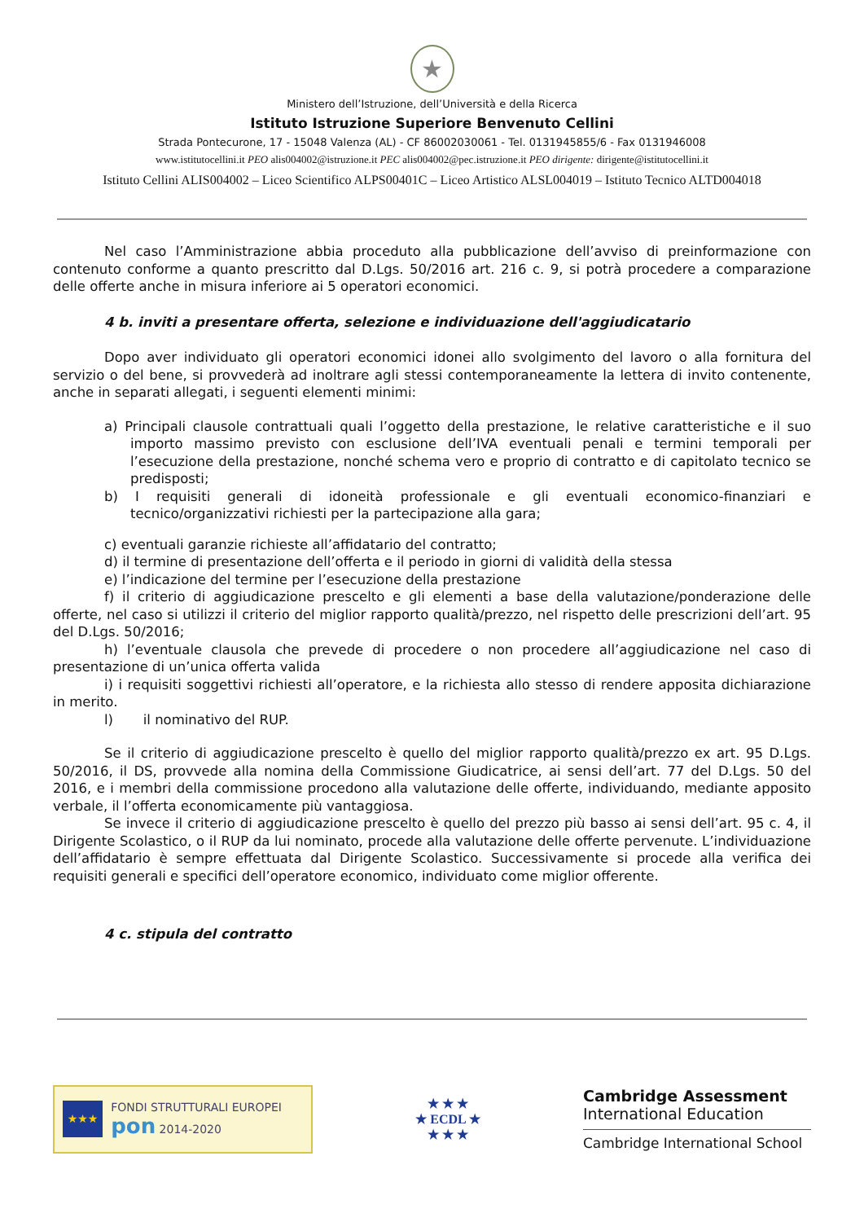★
Ministero dell’Istruzione, dell’Università e della Ricerca
Istituto Istruzione Superiore Benvenuto Cellini
Strada Pontecurone, 17 - 15048 Valenza (AL) - CF 86002030061 - Tel. 0131945855/6 - Fax 0131946008
www.istitutocellini.it PEO alis004002@istruzione.it PEC alis004002@pec.istruzione.it PEO dirigente: dirigente@istitutocellini.it
Istituto Cellini ALIS004002 – Liceo Scientifico ALPS00401C – Liceo Artistico ALSL004019 – Istituto Tecnico ALTD004018
Nel caso l’Amministrazione abbia proceduto alla pubblicazione dell’avviso di preinformazione con contenuto conforme a quanto prescritto dal D.Lgs. 50/2016 art. 216 c. 9, si potrà procedere a comparazione delle offerte anche in misura inferiore ai 5 operatori economici.
4 b. inviti a presentare offerta, selezione e individuazione dell'aggiudicatario
Dopo aver individuato gli operatori economici idonei allo svolgimento del lavoro o alla fornitura del servizio o del bene, si provvederà ad inoltrare agli stessi contemporaneamente la lettera di invito contenente, anche in separati allegati, i seguenti elementi minimi:
a) Principali clausole contrattuali quali l’oggetto della prestazione, le relative caratteristiche e il suo importo massimo previsto con esclusione dell’IVA eventuali penali e termini temporali per l’esecuzione della prestazione, nonché schema vero e proprio di contratto e di capitolato tecnico se predisposti;
b) I requisiti generali di idoneità professionale e gli eventuali economico-finanziari e tecnico/organizzativi richiesti per la partecipazione alla gara;
c) eventuali garanzie richieste all’affidatario del contratto;
d) il termine di presentazione dell’offerta e il periodo in giorni di validità della stessa
e) l’indicazione del termine per l’esecuzione della prestazione
f) il criterio di aggiudicazione prescelto e gli elementi a base della valutazione/ponderazione delle offerte, nel caso si utilizzi il criterio del miglior rapporto qualità/prezzo, nel rispetto delle prescrizioni dell’art. 95 del D.Lgs. 50/2016;
h) l’eventuale clausola che prevede di procedere o non procedere all’aggiudicazione nel caso di presentazione di un’unica offerta valida
i) i requisiti soggettivi richiesti all’operatore, e la richiesta allo stesso di rendere apposita dichiarazione in merito.
l) il nominativo del RUP.
Se il criterio di aggiudicazione prescelto è quello del miglior rapporto qualità/prezzo ex art. 95 D.Lgs. 50/2016, il DS, provvede alla nomina della Commissione Giudicatrice, ai sensi dell’art. 77 del D.Lgs. 50 del 2016, e i membri della commissione procedono alla valutazione delle offerte, individuando, mediante apposito verbale, il l’offerta economicamente più vantaggiosa.
Se invece il criterio di aggiudicazione prescelto è quello del prezzo più basso ai sensi dell’art. 95 c. 4, il Dirigente Scolastico, o il RUP da lui nominato, procede alla valutazione delle offerte pervenute. L’individuazione dell’affidatario è sempre effettuata dal Dirigente Scolastico. Successivamente si procede alla verifica dei requisiti generali e specifici dell’operatore economico, individuato come miglior offerente.
4 c. stipula del contratto
★★★
FONDI STRUTTURALI EUROPEI pon 2014-2020
★ ★ ★
★ ECDL ★
★ ★ ★
Cambridge Assessment
International Education
Cambridge International School